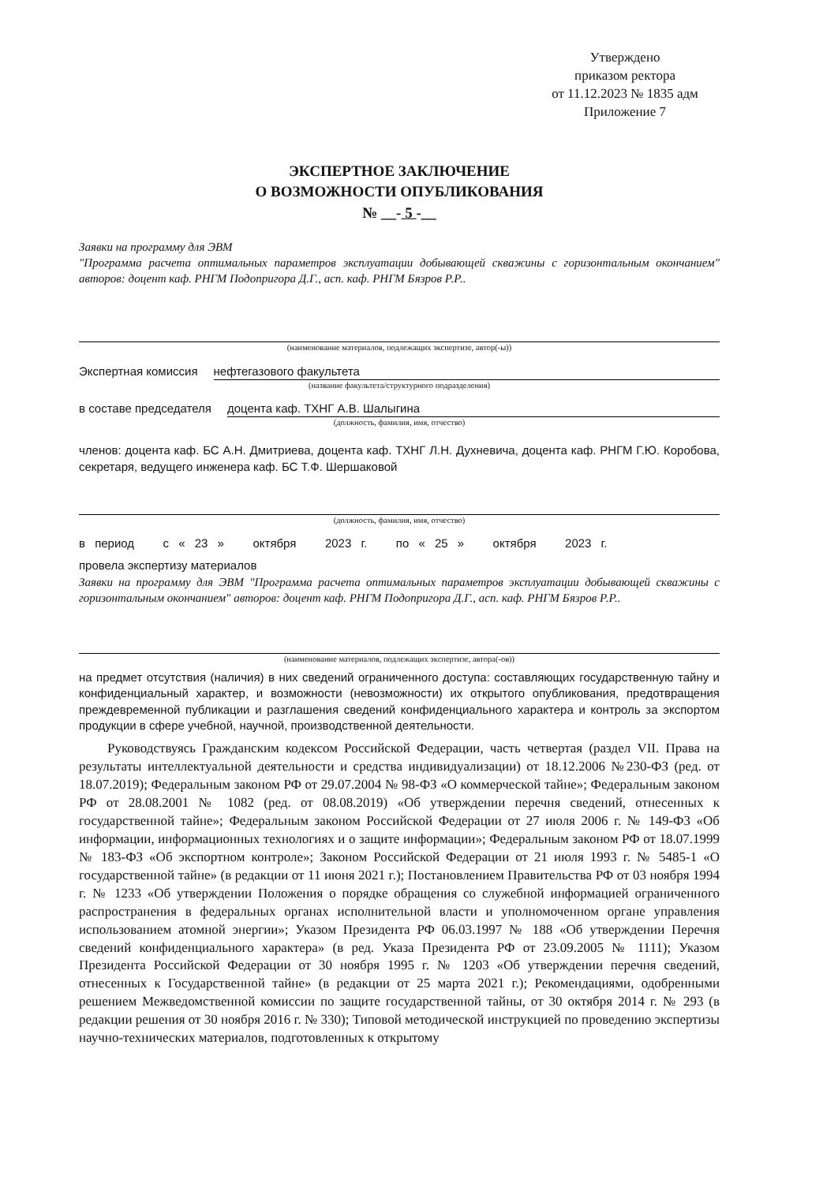Утверждено
приказом ректора
от 11.12.2023 № 1835 адм
Приложение 7
ЭКСПЕРТНОЕ ЗАКЛЮЧЕНИЕ
О ВОЗМОЖНОСТИ ОПУБЛИКОВАНИЯ
№ __- 5 -__
Заявки на программу для ЭВМ
"Программа расчета оптимальных параметров эксплуатации добывающей скважины с горизонтальным окончанием" авторов: доцент каф. РНГМ Подопригора Д.Г., асп. каф. РНГМ Бязров Р.Р..
(наименование материалов, подлежащих экспертизе, автор(-ы))
Экспертная комиссия нефтегазового факультета
(название факультета/структурного подразделения)
в составе председателя доцента каф. ТХНГ А.В. Шалыгина
(должность, фамилия, имя, отчество)
членов: доцента каф. БС А.Н. Дмитриева, доцента каф. ТХНГ Л.Н. Духневича, доцента каф. РНГМ Г.Ю. Коробова, секретаря, ведущего инженера каф. БС Т.Ф. Шершаковой
(должность, фамилия, имя, отчество)
в период с « 23 » октября 2023 г. по « 25 » октября 2023 г.
провела экспертизу материалов
Заявки на программу для ЭВМ "Программа расчета оптимальных параметров эксплуатации добывающей скважины с горизонтальным окончанием" авторов: доцент каф. РНГМ Подопригора Д.Г., асп. каф. РНГМ Бязров Р.Р..
(наименование материалов, подлежащих экспертизе, автора(-ов))
на предмет отсутствия (наличия) в них сведений ограниченного доступа: составляющих государственную тайну и конфиденциальный характер, и возможности (невозможности) их открытого опубликования, предотвращения преждевременной публикации и разглашения сведений конфиденциального характера и контроль за экспортом продукции в сфере учебной, научной, производственной деятельности.
Руководствуясь Гражданским кодексом Российской Федерации, часть четвертая (раздел VII. Права на результаты интеллектуальной деятельности и средства индивидуализации) от 18.12.2006 №230-ФЗ (ред. от 18.07.2019); Федеральным законом РФ от 29.07.2004 № 98-ФЗ «О коммерческой тайне»; Федеральным законом РФ от 28.08.2001 № 1082 (ред. от 08.08.2019) «Об утверждении перечня сведений, отнесенных к государственной тайне»; Федеральным законом Российской Федерации от 27 июля 2006 г. № 149-ФЗ «Об информации, информационных технологиях и о защите информации»; Федеральным законом РФ от 18.07.1999 № 183-ФЗ «Об экспортном контроле»; Законом Российской Федерации от 21 июля 1993 г. № 5485-1 «О государственной тайне» (в редакции от 11 июня 2021 г.); Постановлением Правительства РФ от 03 ноября 1994 г. № 1233 «Об утверждении Положения о порядке обращения со служебной информацией ограниченного распространения в федеральных органах исполнительной власти и уполномоченном органе управления использованием атомной энергии»; Указом Президента РФ 06.03.1997 № 188 «Об утверждении Перечня сведений конфиденциального характера» (в ред. Указа Президента РФ от 23.09.2005 № 1111); Указом Президента Российской Федерации от 30 ноября 1995 г. № 1203 «Об утверждении перечня сведений, отнесенных к Государственной тайне» (в редакции от 25 марта 2021 г.); Рекомендациями, одобренными решением Межведомственной комиссии по защите государственной тайны, от 30 октября 2014 г. № 293 (в редакции решения от 30 ноября 2016 г. № 330); Типовой методической инструкцией по проведению экспертизы научно-технических материалов, подготовленных к открытому